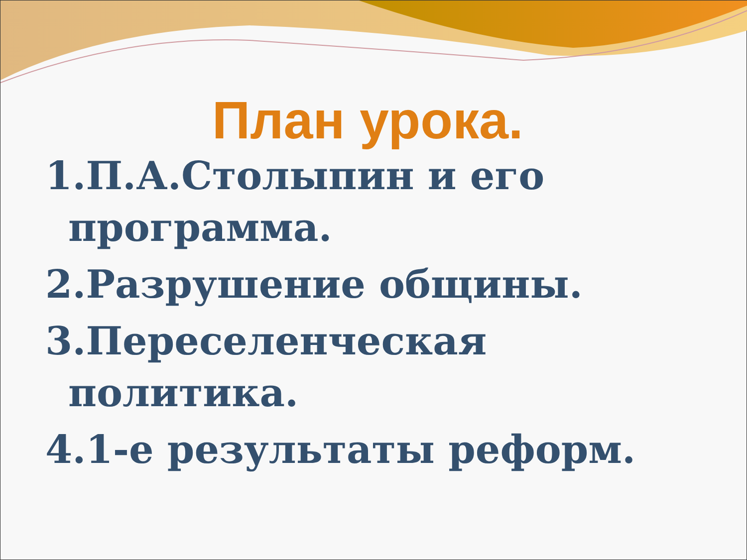План урока.
1.П.А.Столыпин и его программа.
2.Разрушение общины.
3.Переселенческая политика.
4.1-е результаты реформ.